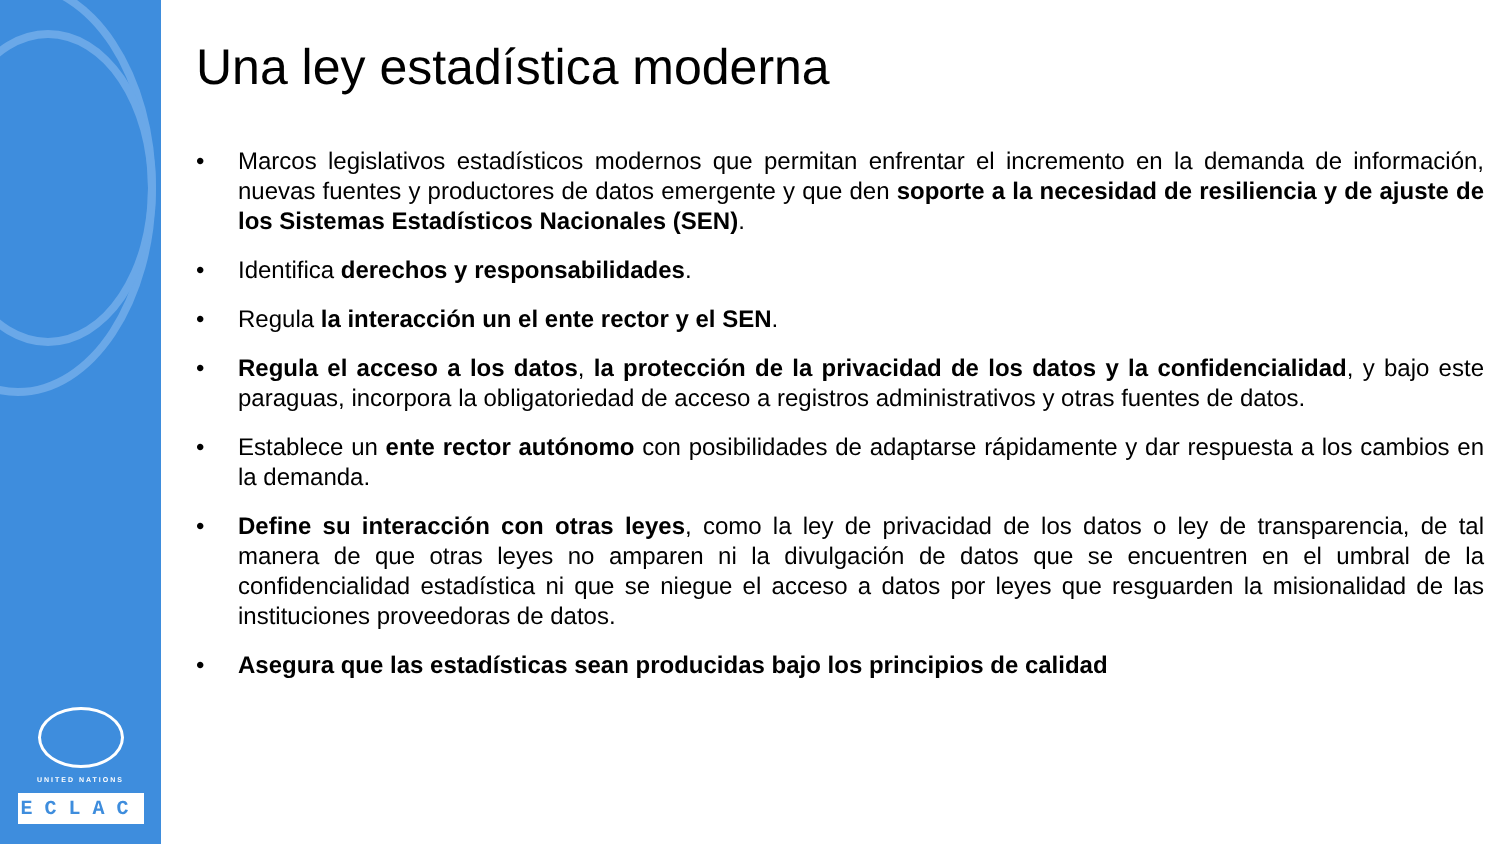UNITED NATIONS
ECLAC
Una ley estadística moderna
• Marcos legislativos estadísticos modernos que permitan enfrentar el incremento en la demanda de información, nuevas fuentes y productores de datos emergente y que den soporte a la necesidad de resiliencia y de ajuste de los Sistemas Estadísticos Nacionales (SEN).
• Identifica derechos y responsabilidades.
• Regula la interacción un el ente rector y el SEN.
• Regula el acceso a los datos, la protección de la privacidad de los datos y la confidencialidad, y bajo este paraguas, incorpora la obligatoriedad de acceso a registros administrativos y otras fuentes de datos.
• Establece un ente rector autónomo con posibilidades de adaptarse rápidamente y dar respuesta a los cambios en la demanda.
• Define su interacción con otras leyes, como la ley de privacidad de los datos o ley de transparencia, de tal manera de que otras leyes no amparen ni la divulgación de datos que se encuentren en el umbral de la confidencialidad estadística ni que se niegue el acceso a datos por leyes que resguarden la misionalidad de las instituciones proveedoras de datos.
• Asegura que las estadísticas sean producidas bajo los principios de calidad